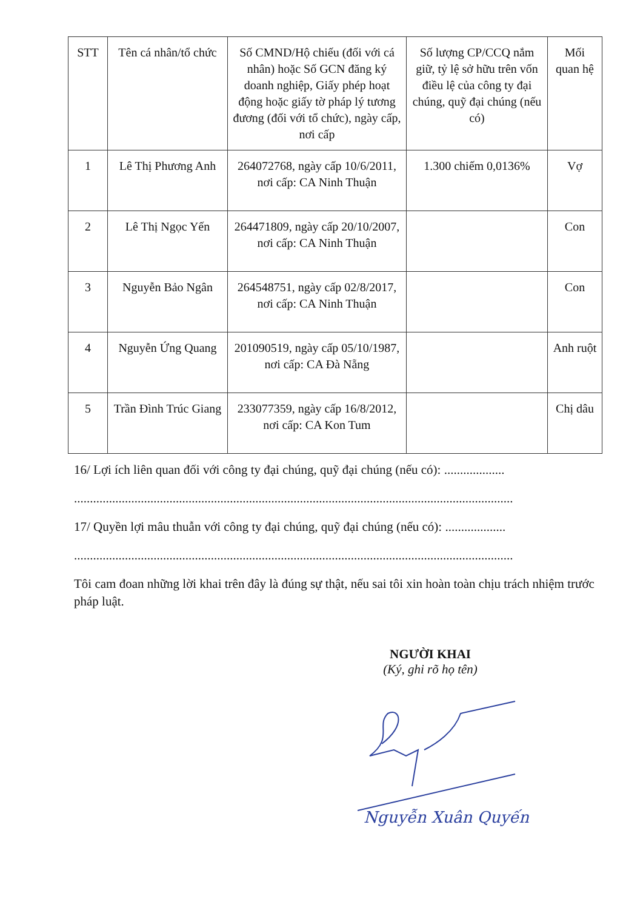| STT | Tên cá nhân/tổ chức | Số CMND/Hộ chiếu (đối với cá nhân) hoặc Số GCN đăng ký doanh nghiệp, Giấy phép hoạt động hoặc giấy tờ pháp lý tương đương (đối với tổ chức), ngày cấp, nơi cấp | Số lượng CP/CCQ nắm giữ, tỷ lệ sở hữu trên vốn điều lệ của công ty đại chúng, quỹ đại chúng (nếu có) | Mối quan hệ |
| --- | --- | --- | --- | --- |
| 1 | Lê Thị Phương Anh | 264072768, ngày cấp 10/6/2011, nơi cấp: CA Ninh Thuận | 1.300 chiếm 0,0136% | Vợ |
| 2 | Lê Thị Ngọc Yến | 264471809, ngày cấp 20/10/2007, nơi cấp: CA Ninh Thuận | | Con |
| 3 | Nguyễn Bảo Ngân | 264548751, ngày cấp 02/8/2017, nơi cấp: CA Ninh Thuận | | Con |
| 4 | Nguyễn Ứng Quang | 201090519, ngày cấp 05/10/1987, nơi cấp: CA Đà Nẵng | | Anh ruột |
| 5 | Trần Đình Trúc Giang | 233077359, ngày cấp 16/8/2012, nơi cấp: CA Kon Tum | | Chị dâu |
16/ Lợi ích liên quan đối với công ty đại chúng, quỹ đại chúng (nếu có): ...................
..........................................................................................................................................
17/ Quyền lợi mâu thuẫn với công ty đại chúng, quỹ đại chúng (nếu có): ...................
..........................................................................................................................................
Tôi cam đoan những lời khai trên đây là đúng sự thật, nếu sai tôi xin hoàn toàn chịu trách nhiệm trước pháp luật.
NGƯỜI KHAI
(Ký, ghi rõ họ tên)
Nguyễn Xuân Quyến